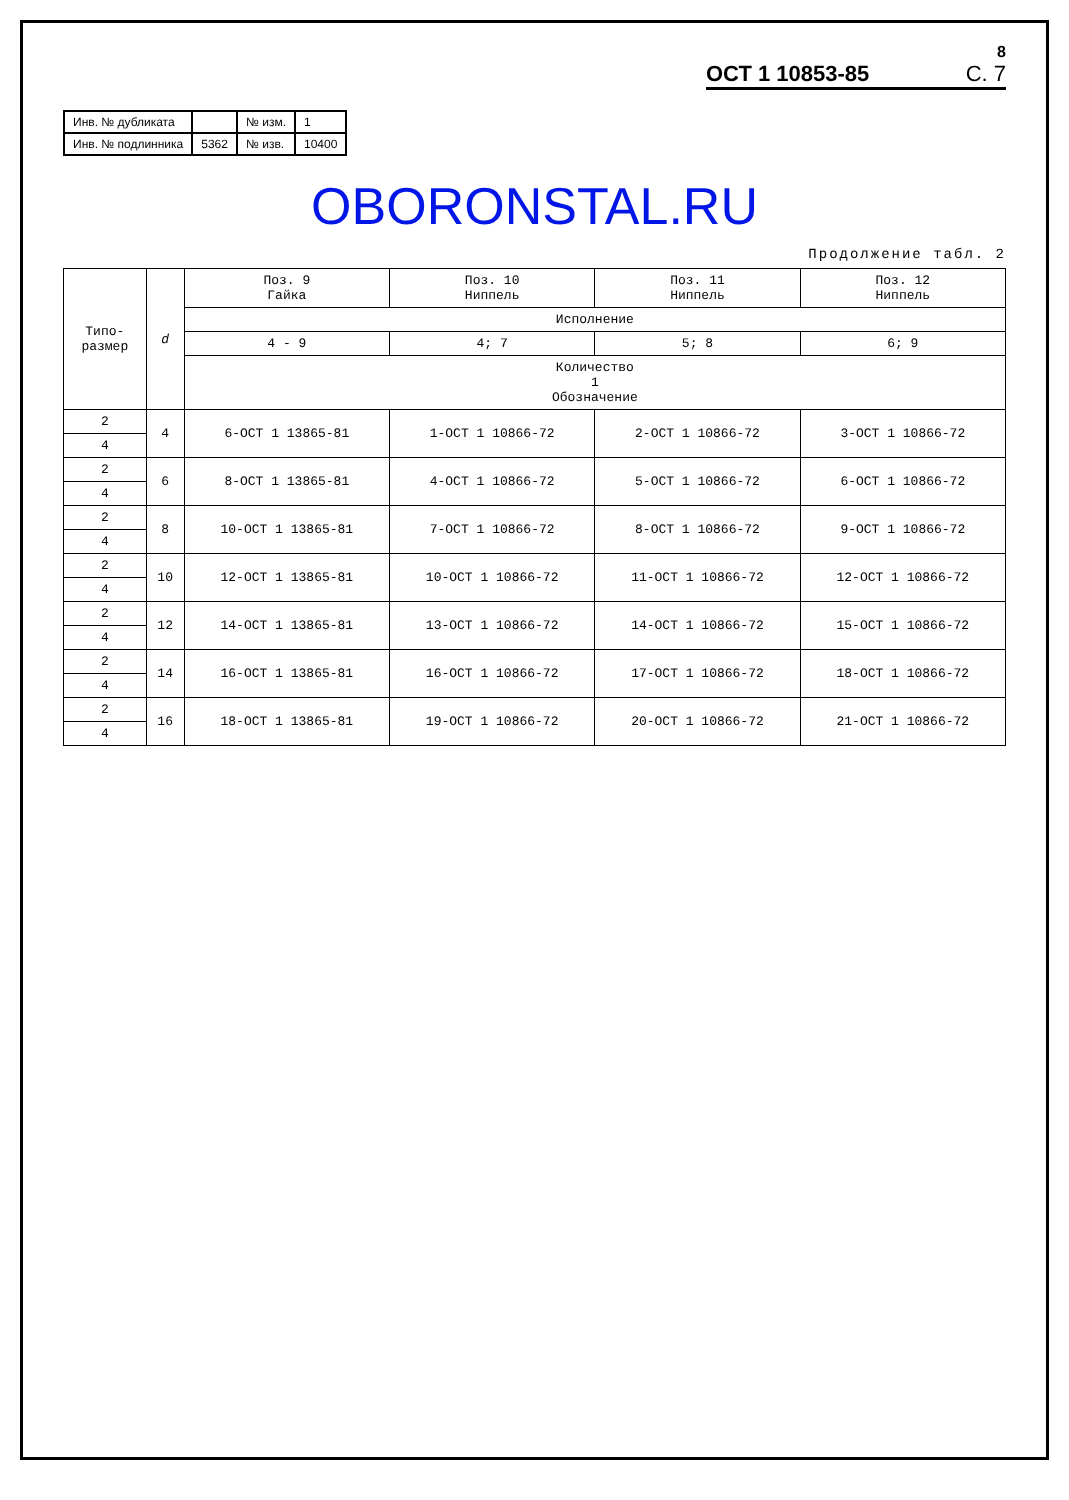8
ОСТ 1 10853-85 С. 7
| Инв. № дубликата | | № изм. | 1 |
| Инв. № подлинника | 5362 | № изв. | 10400 |
OBORONSTAL.RU
Продолжение табл. 2
| Типо- размер | d | Поз. 9 Гайка | Поз. 10 Ниппель | Поз. 11 Ниппель | Поз. 12 Ниппель |
| --- | --- | --- | --- | --- | --- |
| | | Исполнение | | | |
| | | 4 - 9 | 4; 7 | 5; 8 | 6; 9 |
| | | Количество 1 Обозначение | | | |
| 2 | 4 | 6-ОСТ 1 13865-81 | 1-ОСТ 1 10866-72 | 2-ОСТ 1 10866-72 | 3-ОСТ 1 10866-72 |
| 4 | | | | | |
| 2 | 6 | 8-ОСТ 1 13865-81 | 4-ОСТ 1 10866-72 | 5-ОСТ 1 10866-72 | 6-ОСТ 1 10866-72 |
| 4 | | | | | |
| 2 | 8 | 10-ОСТ 1 13865-81 | 7-ОСТ 1 10866-72 | 8-ОСТ 1 10866-72 | 9-ОСТ 1 10866-72 |
| 4 | | | | | |
| 2 | 10 | 12-ОСТ 1 13865-81 | 10-ОСТ 1 10866-72 | 11-ОСТ 1 10866-72 | 12-ОСТ 1 10866-72 |
| 4 | | | | | |
| 2 | 12 | 14-ОСТ 1 13865-81 | 13-ОСТ 1 10866-72 | 14-ОСТ 1 10866-72 | 15-ОСТ 1 10866-72 |
| 4 | | | | | |
| 2 | 14 | 16-ОСТ 1 13865-81 | 16-ОСТ 1 10866-72 | 17-ОСТ 1 10866-72 | 18-ОСТ 1 10866-72 |
| 4 | | | | | |
| 2 | 16 | 18-ОСТ 1 13865-81 | 19-ОСТ 1 10866-72 | 20-ОСТ 1 10866-72 | 21-ОСТ 1 10866-72 |
| 4 | | | | | |